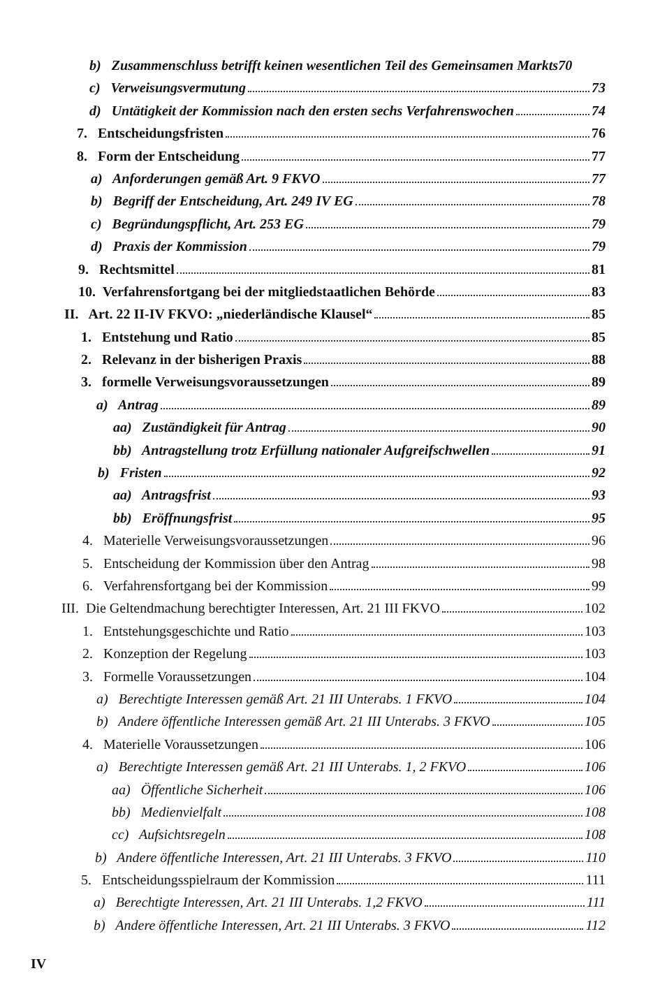b) Zusammenschluss betrifft keinen wesentlichen Teil des Gemeinsamen Markts 70
c) Verweisungsvermutung 73
d) Untätigkeit der Kommission nach den ersten sechs Verfahrenswochen 74
7. Entscheidungsfristen 76
8. Form der Entscheidung 77
a) Anforderungen gemäß Art. 9 FKVO 77
b) Begriff der Entscheidung, Art. 249 IV EG 78
c) Begründungspflicht, Art. 253 EG 79
d) Praxis der Kommission 79
9. Rechtsmittel 81
10. Verfahrensfortgang bei der mitgliedstaatlichen Behörde 83
II. Art. 22 II-IV FKVO: „niederländische Klausel“ 85
1. Entstehung und Ratio 85
2. Relevanz in der bisherigen Praxis 88
3. formelle Verweisungsvoraussetzungen 89
a) Antrag 89
aa) Zuständigkeit für Antrag 90
bb) Antragstellung trotz Erfüllung nationaler Aufgreifschwellen 91
b) Fristen 92
aa) Antragsfrist 93
bb) Eröffnungsfrist 95
4. Materielle Verweisungsvoraussetzungen 96
5. Entscheidung der Kommission über den Antrag 98
6. Verfahrensfortgang bei der Kommission 99
III. Die Geltendmachung berechtigter Interessen, Art. 21 III FKVO 102
1. Entstehungsgeschichte und Ratio 103
2. Konzeption der Regelung 103
3. Formelle Voraussetzungen 104
a) Berechtigte Interessen gemäß Art. 21 III Unterabs. 1 FKVO 104
b) Andere öffentliche Interessen gemäß Art. 21 III Unterabs. 3 FKVO 105
4. Materielle Voraussetzungen 106
a) Berechtigte Interessen gemäß Art. 21 III Unterabs. 1, 2 FKVO 106
aa) Öffentliche Sicherheit 106
bb) Medienvielfalt 108
cc) Aufsichtsregeln 108
b) Andere öffentliche Interessen, Art. 21 III Unterabs. 3 FKVO 110
5. Entscheidungsspielraum der Kommission 111
a) Berechtigte Interessen, Art. 21 III Unterabs. 1,2 FKVO 111
b) Andere öffentliche Interessen, Art. 21 III Unterabs. 3 FKVO 112
IV